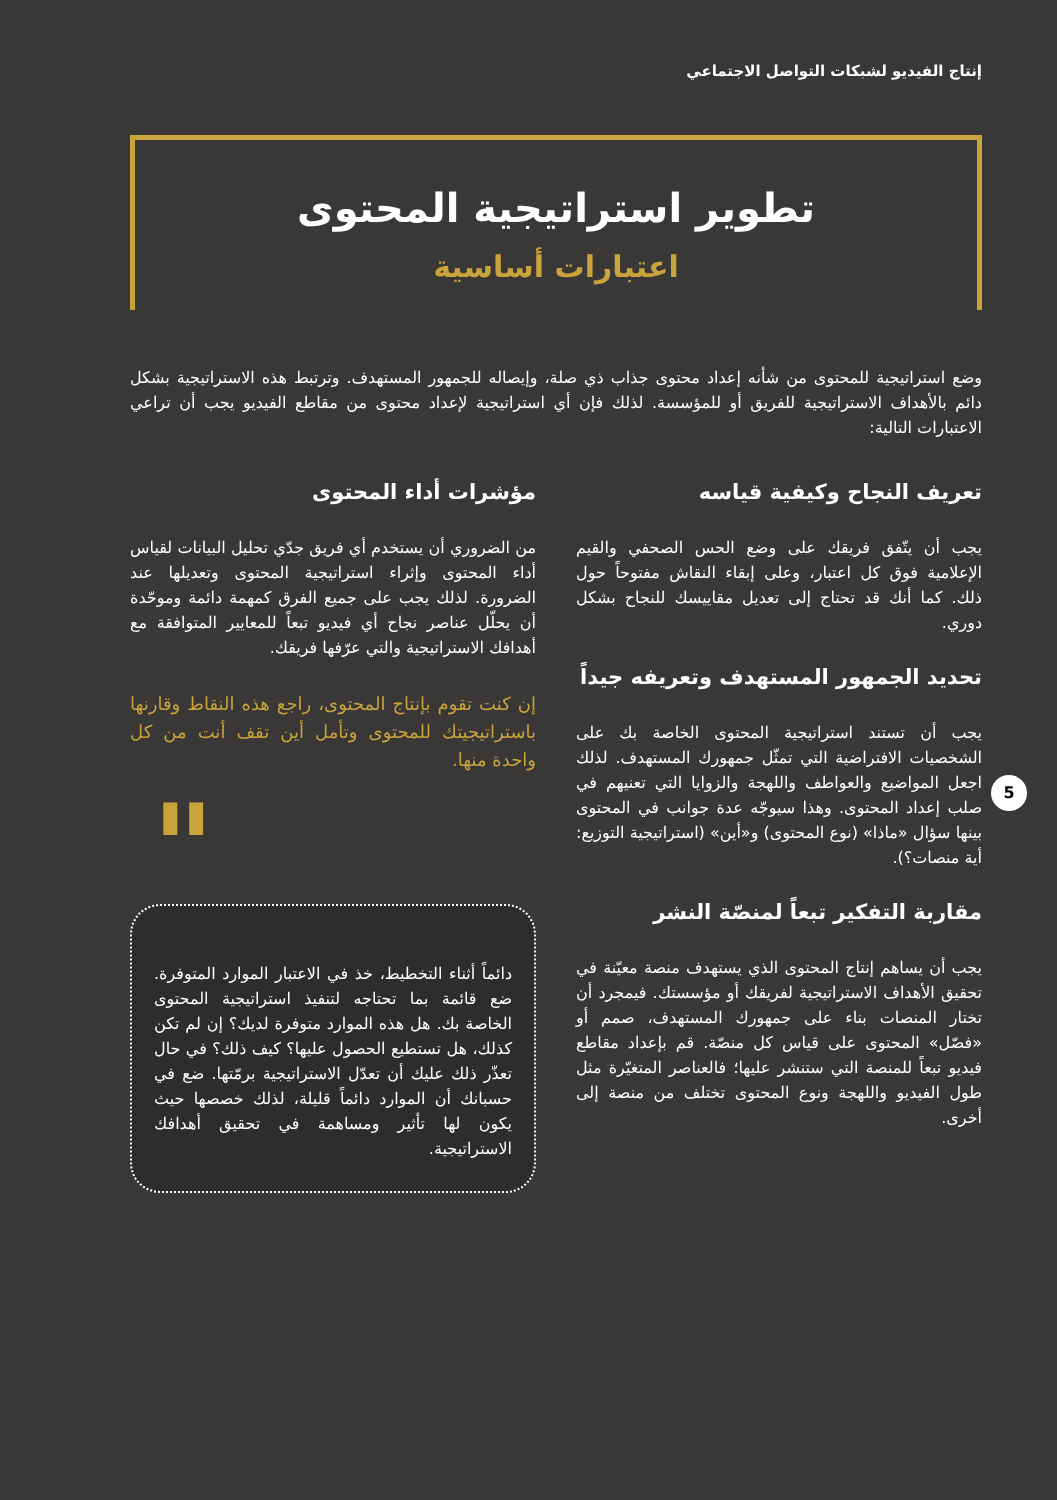5
إنتاج الفيديو لشبكات التواصل الاجتماعي
تطوير استراتيجية المحتوى
اعتبارات أساسية
وضع استراتيجية للمحتوى من شأنه إعداد محتوى جذاب ذي صلة، وإيصاله للجمهور المستهدف. وترتبط هذه الاستراتيجية بشكل دائم بالأهداف الاستراتيجية للفريق أو للمؤسسة. لذلك فإن أي استراتيجية لإعداد محتوى من مقاطع الفيديو يجب أن تراعي الاعتبارات التالية:
تعريف النجاح وكيفية قياسه
يجب أن يتّفق فريقك على وضع الحس الصحفي والقيم الإعلامية فوق كل اعتبار، وعلى إبقاء النقاش مفتوحاً حول ذلك. كما أنك قد تحتاج إلى تعديل مقاييسك للنجاح بشكل دوري.
تحديد الجمهور المستهدف وتعريفه جيداً
يجب أن تستند استراتيجية المحتوى الخاصة بك على الشخصيات الافتراضية التي تمثّل جمهورك المستهدف. لذلك اجعل المواضيع والعواطف واللهجة والزوايا التي تعنيهم في صلب إعداد المحتوى. وهذا سيوجّه عدة جوانب في المحتوى بينها سؤال «ماذا» (نوع المحتوى) و«أين» (استراتيجية التوزيع: أية منصات؟).
مقاربة التفكير تبعاً لمنصّة النشر
يجب أن يساهم إنتاج المحتوى الذي يستهدف منصة معيّنة في تحقيق الأهداف الاستراتيجية لفريقك أو مؤسستك. فيمجرد أن تختار المنصات بناء على جمهورك المستهدف، صمم أو «فصّل» المحتوى على قياس كل منصّة. قم بإعداد مقاطع فيديو تبعاً للمنصة التي ستنشر عليها؛ فالعناصر المتغيّرة مثل طول الفيديو واللهجة ونوع المحتوى تختلف من منصة إلى أخرى.
مؤشرات أداء المحتوى
من الضروري أن يستخدم أي فريق جدّي تحليل البيانات لقياس أداء المحتوى وإثراء استراتيجية المحتوى وتعديلها عند الضرورة. لذلك يجب على جميع الفرق كمهمة دائمة وموحّدة أن يحلّل عناصر نجاح أي فيديو تبعاً للمعايير المتوافقة مع أهدافك الاستراتيجية والتي عرّفها فريقك.
إن كنت تقوم بإنتاج المحتوى، راجع هذه النقاط وقارنها باستراتيجيتك للمحتوى وتأمل أين تقف أنت من كل واحدة منها.
" دائماً أثناء التخطيط، خذ في الاعتبار الموارد المتوفرة. ضع قائمة بما تحتاجه لتنفيذ استراتيجية المحتوى الخاصة بك. هل هذه الموارد متوفرة لديك؟ إن لم تكن كذلك، هل تستطيع الحصول عليها؟ كيف ذلك؟ في حال تعذّر ذلك عليك أن تعدّل الاستراتيجية برمّتها. ضع في حسبانك أن الموارد دائماً قليلة، لذلك خصصها حيث يكون لها تأثير ومساهمة في تحقيق أهدافك الاستراتيجية.